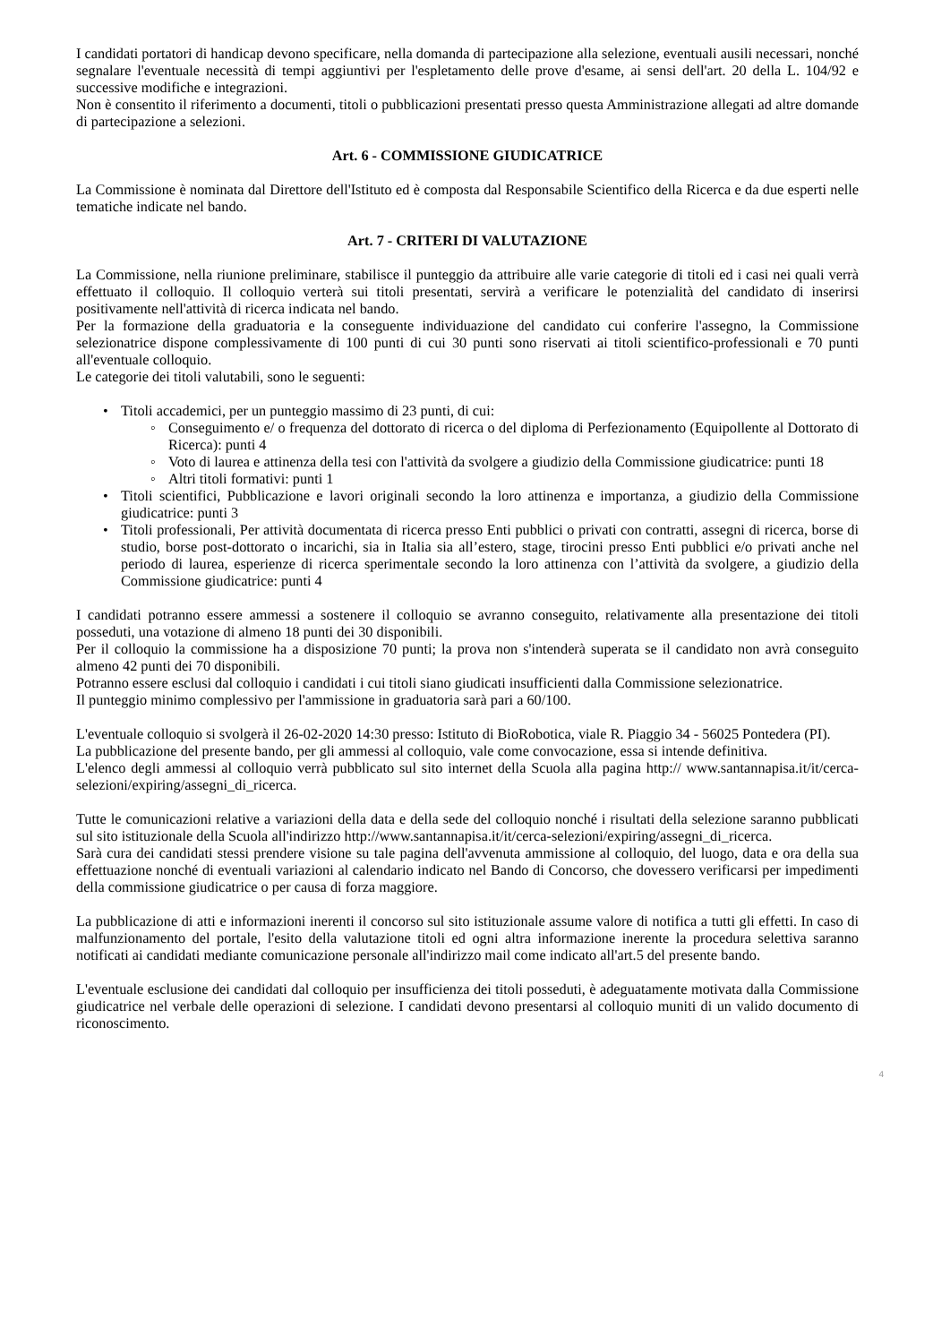I candidati portatori di handicap devono specificare, nella domanda di partecipazione alla selezione, eventuali ausili necessari, nonché segnalare l'eventuale necessità di tempi aggiuntivi per l'espletamento delle prove d'esame, ai sensi dell'art. 20 della L. 104/92 e successive modifiche e integrazioni.
Non è consentito il riferimento a documenti, titoli o pubblicazioni presentati presso questa Amministrazione allegati ad altre domande di partecipazione a selezioni.
Art. 6 - COMMISSIONE GIUDICATRICE
La Commissione è nominata dal Direttore dell'Istituto ed è composta dal Responsabile Scientifico della Ricerca e da due esperti nelle tematiche indicate nel bando.
Art. 7 - CRITERI DI VALUTAZIONE
La Commissione, nella riunione preliminare, stabilisce il punteggio da attribuire alle varie categorie di titoli ed i casi nei quali verrà effettuato il colloquio. Il colloquio verterà sui titoli presentati, servirà a verificare le potenzialità del candidato di inserirsi positivamente nell'attività di ricerca indicata nel bando.
Per la formazione della graduatoria e la conseguente individuazione del candidato cui conferire l'assegno, la Commissione selezionatrice dispone complessivamente di 100 punti di cui 30 punti sono riservati ai titoli scientifico-professionali e 70 punti all'eventuale colloquio.
Le categorie dei titoli valutabili, sono le seguenti:
• Titoli accademici, per un punteggio massimo di 23 punti, di cui:
◦ Conseguimento e/ o frequenza del dottorato di ricerca o del diploma di Perfezionamento (Equipollente al Dottorato di Ricerca): punti 4
◦ Voto di laurea e attinenza della tesi con l'attività da svolgere a giudizio della Commissione giudicatrice: punti 18
◦ Altri titoli formativi: punti 1
• Titoli scientifici, Pubblicazione e lavori originali secondo la loro attinenza e importanza, a giudizio della Commissione giudicatrice: punti 3
• Titoli professionali, Per attività documentata di ricerca presso Enti pubblici o privati con contratti, assegni di ricerca, borse di studio, borse post-dottorato o incarichi, sia in Italia sia all’estero, stage, tirocini presso Enti pubblici e/o privati anche nel periodo di laurea, esperienze di ricerca sperimentale secondo la loro attinenza con l’attività da svolgere, a giudizio della Commissione giudicatrice: punti 4
I candidati potranno essere ammessi a sostenere il colloquio se avranno conseguito, relativamente alla presentazione dei titoli posseduti, una votazione di almeno 18 punti dei 30 disponibili.
Per il colloquio la commissione ha a disposizione 70 punti; la prova non s'intenderà superata se il candidato non avrà conseguito almeno 42 punti dei 70 disponibili.
Potranno essere esclusi dal colloquio i candidati i cui titoli siano giudicati insufficienti dalla Commissione selezionatrice.
Il punteggio minimo complessivo per l'ammissione in graduatoria sarà pari a 60/100.
L'eventuale colloquio si svolgerà il 26-02-2020 14:30 presso: Istituto di BioRobotica, viale R. Piaggio 34 - 56025 Pontedera (PI).
La pubblicazione del presente bando, per gli ammessi al colloquio, vale come convocazione, essa si intende definitiva.
L'elenco degli ammessi al colloquio verrà pubblicato sul sito internet della Scuola alla pagina http:// www.santannapisa.it/it/cerca-selezioni/expiring/assegni_di_ricerca.
Tutte le comunicazioni relative a variazioni della data e della sede del colloquio nonché i risultati della selezione saranno pubblicati sul sito istituzionale della Scuola all'indirizzo http://www.santannapisa.it/it/cerca-selezioni/expiring/assegni_di_ricerca.
Sarà cura dei candidati stessi prendere visione su tale pagina dell'avvenuta ammissione al colloquio, del luogo, data e ora della sua effettuazione nonché di eventuali variazioni al calendario indicato nel Bando di Concorso, che dovessero verificarsi per impedimenti della commissione giudicatrice o per causa di forza maggiore.
La pubblicazione di atti e informazioni inerenti il concorso sul sito istituzionale assume valore di notifica a tutti gli effetti. In caso di malfunzionamento del portale, l'esito della valutazione titoli ed ogni altra informazione inerente la procedura selettiva saranno notificati ai candidati mediante comunicazione personale all'indirizzo mail come indicato all'art.5 del presente bando.
L'eventuale esclusione dei candidati dal colloquio per insufficienza dei titoli posseduti, è adeguatamente motivata dalla Commissione giudicatrice nel verbale delle operazioni di selezione. I candidati devono presentarsi al colloquio muniti di un valido documento di riconoscimento.
4